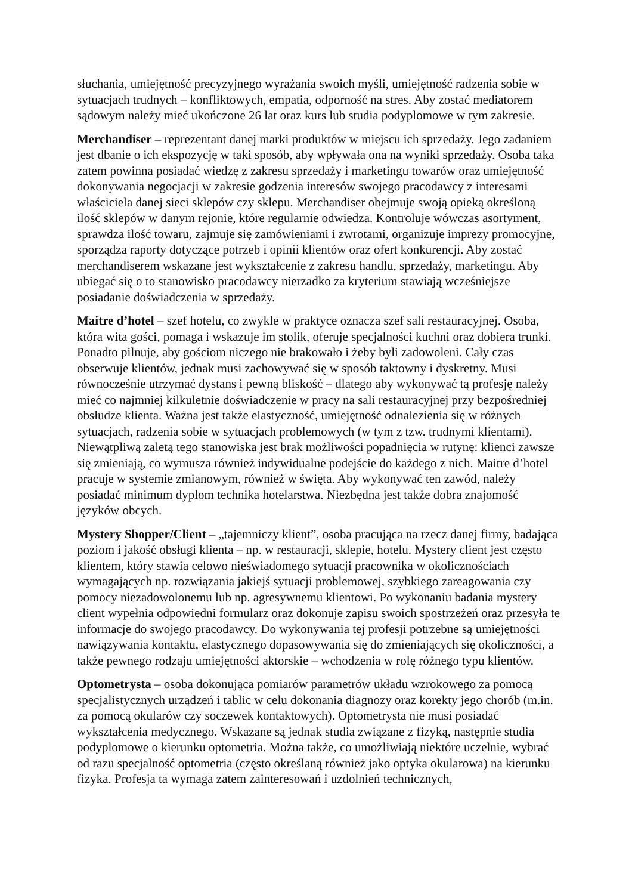słuchania, umiejętność precyzyjnego wyrażania swoich myśli, umiejętność radzenia sobie w sytuacjach trudnych – konfliktowych, empatia, odporność na stres. Aby zostać mediatorem sądowym należy mieć ukończone 26 lat oraz kurs lub studia podyplomowe w tym zakresie.
Merchandiser – reprezentant danej marki produktów w miejscu ich sprzedaży. Jego zadaniem jest dbanie o ich ekspozycję w taki sposób, aby wpływała ona na wyniki sprzedaży. Osoba taka zatem powinna posiadać wiedzę z zakresu sprzedaży i marketingu towarów oraz umiejętność dokonywania negocjacji w zakresie godzenia interesów swojego pracodawcy z interesami właściciela danej sieci sklepów czy sklepu. Merchandiser obejmuje swoją opieką określoną ilość sklepów w danym rejonie, które regularnie odwiedza. Kontroluje wówczas asortyment, sprawdza ilość towaru, zajmuje się zamówieniami i zwrotami, organizuje imprezy promocyjne, sporządza raporty dotyczące potrzeb i opinii klientów oraz ofert konkurencji. Aby zostać merchandiserem wskazane jest wykształcenie z zakresu handlu, sprzedaży, marketingu. Aby ubiegać się o to stanowisko pracodawcy nierzadko za kryterium stawiają wcześniejsze posiadanie doświadczenia w sprzedaży.
Maitre d’hotel – szef hotelu, co zwykle w praktyce oznacza szef sali restauracyjnej. Osoba, która wita gości, pomaga i wskazuje im stolik, oferuje specjalności kuchni oraz dobiera trunki. Ponadto pilnuje, aby gościom niczego nie brakowało i żeby byli zadowoleni. Cały czas obserwuje klientów, jednak musi zachowywać się w sposób taktowny i dyskretny. Musi równocześnie utrzymać dystans i pewną bliskość – dlatego aby wykonywać tą profesję należy mieć co najmniej kilkuletnie doświadczenie w pracy na sali restauracyjnej przy bezpośredniej obsłudze klienta. Ważna jest także elastyczność, umiejętność odnalezienia się w różnych sytuacjach, radzenia sobie w sytuacjach problemowych (w tym z tzw. trudnymi klientami). Niewątpliwą zaletą tego stanowiska jest brak możliwości popadnięcia w rutynę: klienci zawsze się zmieniają, co wymusza również indywidualne podejście do każdego z nich. Maitre d’hotel pracuje w systemie zmianowym, również w święta. Aby wykonywać ten zawód, należy posiadać minimum dyplom technika hotelarstwa. Niezbędna jest także dobra znajomość języków obcych.
Mystery Shopper/Client – „tajemniczy klient”, osoba pracująca na rzecz danej firmy, badająca poziom i jakość obsługi klienta – np. w restauracji, sklepie, hotelu. Mystery client jest często klientem, który stawia celowo nieświadomego sytuacji pracownika w okolicznościach wymagających np. rozwiązania jakiejś sytuacji problemowej, szybkiego zareagowania czy pomocy niezadowolonemu lub np. agresywnemu klientowi. Po wykonaniu badania mystery client wypełnia odpowiedni formularz oraz dokonuje zapisu swoich spostrzeżeń oraz przesyła te informacje do swojego pracodawcy. Do wykonywania tej profesji potrzebne są umiejętności nawiązywania kontaktu, elastycznego dopasowywania się do zmieniających się okoliczności, a także pewnego rodzaju umiejętności aktorskie – wchodzenia w rolę różnego typu klientów.
Optometrysta – osoba dokonująca pomiarów parametrów układu wzrokowego za pomocą specjalistycznych urządzeń i tablic w celu dokonania diagnozy oraz korekty jego chorób (m.in. za pomocą okularów czy soczewek kontaktowych). Optometrysta nie musi posiadać wykształcenia medycznego. Wskazane są jednak studia związane z fizyką, następnie studia podyplomowe o kierunku optometria. Można także, co umożliwiają niektóre uczelnie, wybrać od razu specjalność optometria (często określaną również jako optyka okularowa) na kierunku fizyka. Profesja ta wymaga zatem zainteresowań i uzdolnień technicznych,